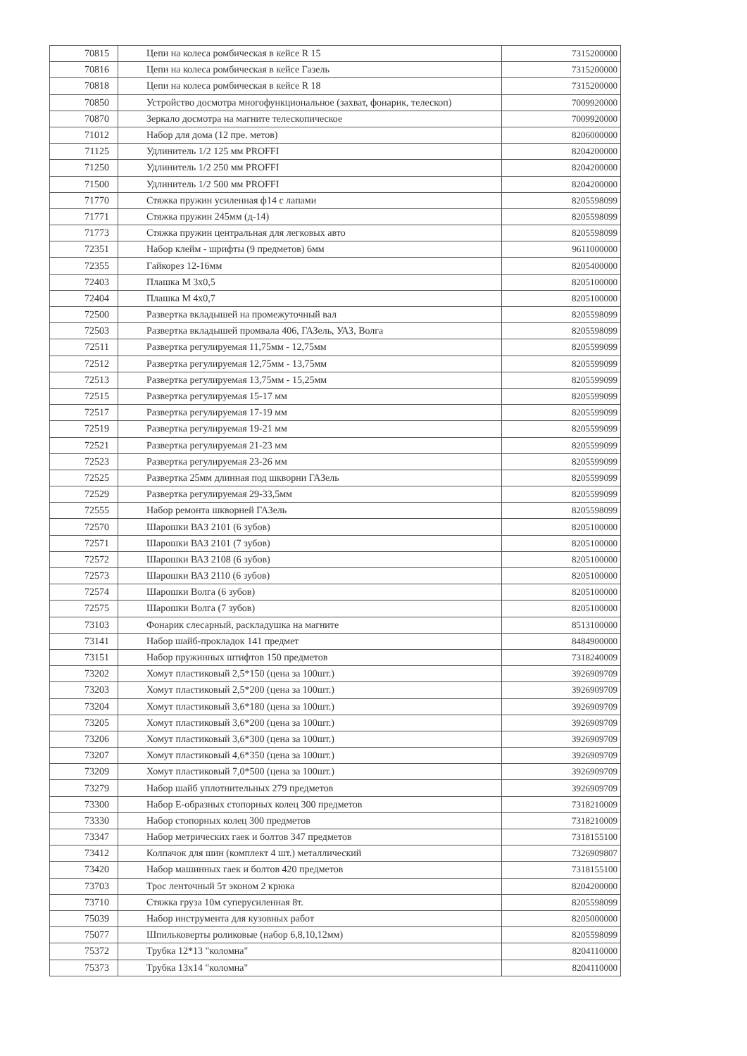| 70815 | Цепи на колеса ромбическая в кейсе R 15 | 7315200000 |
| 70816 | Цепи на колеса ромбическая в кейсе Газель | 7315200000 |
| 70818 | Цепи на колеса ромбическая в кейсе R 18 | 7315200000 |
| 70850 | Устройство досмотра многофункциональное (захват, фонарик, телескоп) | 7009920000 |
| 70870 | Зеркало досмотра на магните телескопическое | 7009920000 |
| 71012 | Набор для дома (12 пре. метов) | 8206000000 |
| 71125 | Удлинитель 1/2 125 мм PROFFI | 8204200000 |
| 71250 | Удлинитель 1/2 250 мм PROFFI | 8204200000 |
| 71500 | Удлинитель 1/2 500 мм PROFFI | 8204200000 |
| 71770 | Стяжка пружин усиленная ф14 с лапами | 8205598099 |
| 71771 | Стяжка пружин 245мм (д-14) | 8205598099 |
| 71773 | Стяжка пружин центральная для легковых авто | 8205598099 |
| 72351 | Набор клейм - шрифты (9 предметов) 6мм | 9611000000 |
| 72355 | Гайкорез 12-16мм | 8205400000 |
| 72403 | Плашка М 3х0,5 | 8205100000 |
| 72404 | Плашка М 4х0,7 | 8205100000 |
| 72500 | Развертка вкладышей на промежуточный вал | 8205598099 |
| 72503 | Развертка вкладышей промвала 406, ГАЗель, УАЗ, Волга | 8205598099 |
| 72511 | Развертка регулируемая 11,75мм - 12,75мм | 8205599099 |
| 72512 | Развертка регулируемая 12,75мм - 13,75мм | 8205599099 |
| 72513 | Развертка регулируемая 13,75мм - 15,25мм | 8205599099 |
| 72515 | Развертка регулируемая 15-17 мм | 8205599099 |
| 72517 | Развертка регулируемая 17-19 мм | 8205599099 |
| 72519 | Развертка регулируемая 19-21 мм | 8205599099 |
| 72521 | Развертка регулируемая 21-23 мм | 8205599099 |
| 72523 | Развертка регулируемая 23-26 мм | 8205599099 |
| 72525 | Развертка 25мм длинная под шкворни ГАЗель | 8205599099 |
| 72529 | Развертка регулируемая 29-33,5мм | 8205599099 |
| 72555 | Набор ремонта шкворней ГАЗель | 8205598099 |
| 72570 | Шарошки ВАЗ 2101 (6 зубов) | 8205100000 |
| 72571 | Шарошки ВАЗ 2101 (7 зубов) | 8205100000 |
| 72572 | Шарошки ВАЗ 2108 (6 зубов) | 8205100000 |
| 72573 | Шарошки ВАЗ 2110 (6 зубов) | 8205100000 |
| 72574 | Шарошки Волга (6 зубов) | 8205100000 |
| 72575 | Шарошки Волга (7 зубов) | 8205100000 |
| 73103 | Фонарик слесарный, раскладушка на магните | 8513100000 |
| 73141 | Набор шайб-прокладок 141 предмет | 8484900000 |
| 73151 | Набор пружинных штифтов 150 предметов | 7318240009 |
| 73202 | Хомут пластиковый 2,5*150 (цена за 100шт.) | 3926909709 |
| 73203 | Хомут пластиковый 2,5*200 (цена за 100шт.) | 3926909709 |
| 73204 | Хомут пластиковый 3,6*180 (цена за 100шт.) | 3926909709 |
| 73205 | Хомут пластиковый 3,6*200 (цена за 100шт.) | 3926909709 |
| 73206 | Хомут пластиковый 3,6*300 (цена за 100шт.) | 3926909709 |
| 73207 | Хомут пластиковый 4,6*350 (цена за 100шт.) | 3926909709 |
| 73209 | Хомут пластиковый 7,0*500 (цена за 100шт.) | 3926909709 |
| 73279 | Набор шайб уплотнительных 279 предметов | 3926909709 |
| 73300 | Набор Е-образных стопорных колец 300 предметов | 7318210009 |
| 73330 | Набор стопорных колец 300 предметов | 7318210009 |
| 73347 | Набор метрических гаек и болтов 347 предметов | 7318155100 |
| 73412 | Колпачок для шин (комплект 4 шт.) металлический | 7326909807 |
| 73420 | Набор машинных гаек и болтов 420 предметов | 7318155100 |
| 73703 | Трос ленточный 5т эконом 2 крюка | 8204200000 |
| 73710 | Стяжка груза 10м суперусиленная 8т. | 8205598099 |
| 75039 | Набор инструмента для кузовных работ | 8205000000 |
| 75077 | Шпильковерты роликовые (набор 6,8,10,12мм) | 8205598099 |
| 75372 | Трубка 12*13 "коломна" | 8204110000 |
| 75373 | Трубка 13х14 "коломна" | 8204110000 |